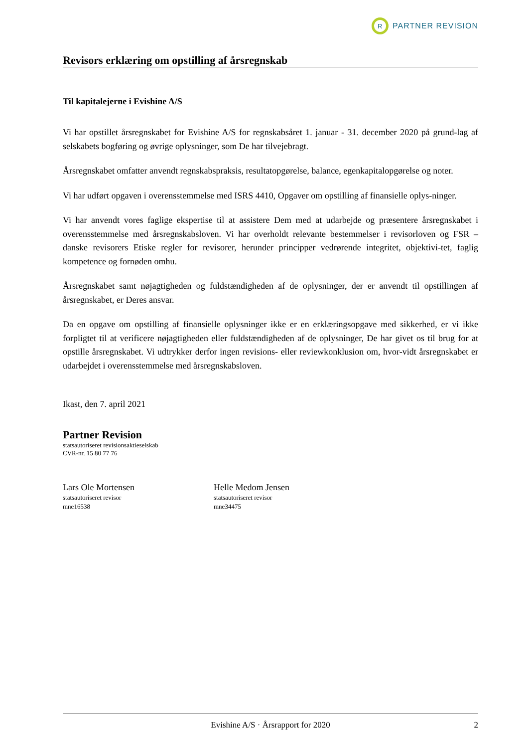R PARTNER REVISION
Revisors erklæring om opstilling af årsregnskab
Til kapitalejerne i Evishine A/S
Vi har opstillet årsregnskabet for Evishine A/S for regnskabsåret 1. januar - 31. december 2020 på grund-lag af selskabets bogføring og øvrige oplysninger, som De har tilvejebragt.
Årsregnskabet omfatter anvendt regnskabspraksis, resultatopgørelse, balance, egenkapitalopgørelse og noter.
Vi har udført opgaven i overensstemmelse med ISRS 4410, Opgaver om opstilling af finansielle oplys-ninger.
Vi har anvendt vores faglige ekspertise til at assistere Dem med at udarbejde og præsentere årsregnskabet i overensstemmelse med årsregnskabsloven. Vi har overholdt relevante bestemmelser i revisorloven og FSR – danske revisorers Etiske regler for revisorer, herunder principper vedrørende integritet, objektivi-tet, faglig kompetence og fornøden omhu.
Årsregnskabet samt nøjagtigheden og fuldstændigheden af de oplysninger, der er anvendt til opstillingen af årsregnskabet, er Deres ansvar.
Da en opgave om opstilling af finansielle oplysninger ikke er en erklæringsopgave med sikkerhed, er vi ikke forpligtet til at verificere nøjagtigheden eller fuldstændigheden af de oplysninger, De har givet os til brug for at opstille årsregnskabet. Vi udtrykker derfor ingen revisions- eller reviewkonklusion om, hvor-vidt årsregnskabet er udarbejdet i overensstemmelse med årsregnskabsloven.
Ikast, den 7. april 2021
Partner Revision
statsautoriseret revisionsaktieselskab
CVR-nr. 15 80 77 76
Lars Ole Mortensen
statsautoriseret revisor
mne16538
Helle Medom Jensen
statsautoriseret revisor
mne34475
Evishine A/S · Årsrapport for 2020 2